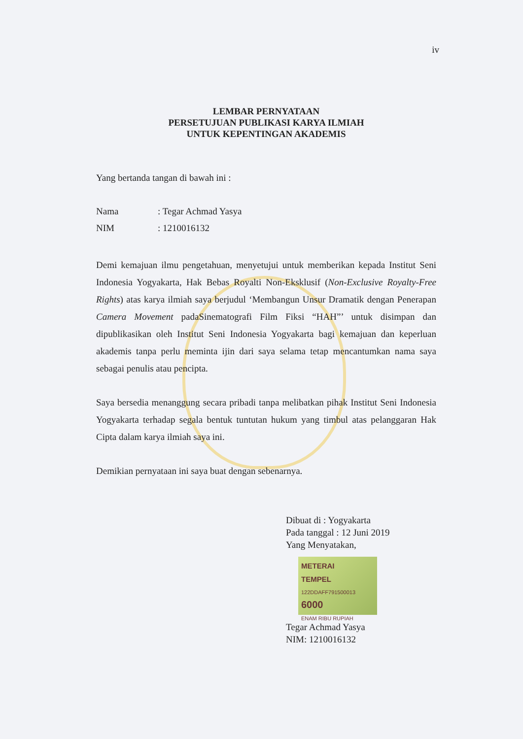iv
LEMBAR PERNYATAAN
PERSETUJUAN PUBLIKASI KARYA ILMIAH
UNTUK KEPENTINGAN AKADEMIS
Yang bertanda tangan di bawah ini :
| Nama | : Tegar Achmad Yasya |
| NIM | : 1210016132 |
Demi kemajuan ilmu pengetahuan, menyetujui untuk memberikan kepada Institut Seni Indonesia Yogyakarta, Hak Bebas Royalti Non-Eksklusif (Non-Exclusive Royalty-Free Rights) atas karya ilmiah saya berjudul ‘Membangun Unsur Dramatik dengan Penerapan Camera Movement padaSinematografi Film Fiksi “HAH”’ untuk disimpan dan dipublikasikan oleh Institut Seni Indonesia Yogyakarta bagi kemajuan dan keperluan akademis tanpa perlu meminta ijin dari saya selama tetap mencantumkan nama saya sebagai penulis atau pencipta.
Saya bersedia menanggung secara pribadi tanpa melibatkan pihak Institut Seni Indonesia Yogyakarta terhadap segala bentuk tuntutan hukum yang timbul atas pelanggaran Hak Cipta dalam karya ilmiah saya ini.
Demikian pernyataan ini saya buat dengan sebenarnya.
Dibuat di : Yogyakarta
Pada tanggal : 12 Juni 2019
Yang Menyatakan,
METERAI
TEMPEL
122DDAFF791500013
6000
ENAM RIBU RUPIAH
Tegar Achmad Yasya
NIM: 1210016132